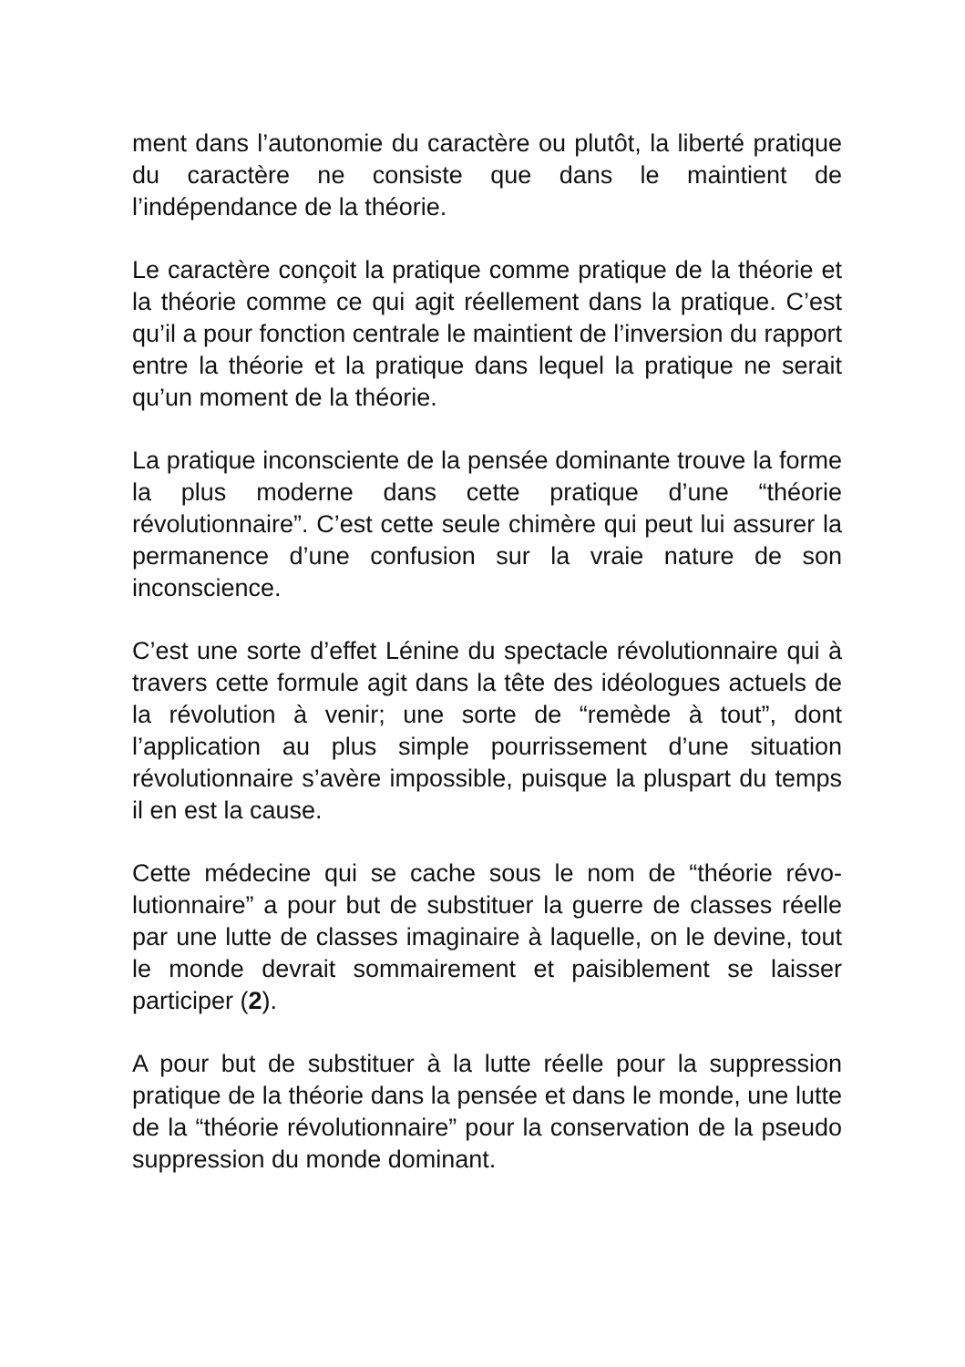ment dans l’autonomie du caractère ou plutôt, la liberté pratique du caractère ne consiste que dans le maintient de l’indépendance de la théorie.
Le caractère conçoit la pratique comme pratique de la théo­rie et la théorie comme ce qui agit réellement dans la prati­que. C’est qu’il a pour fonction centrale le maintient de l’in­version du rapport entre la théorie et la pratique dans le­quel la pratique ne serait qu’un moment de la théorie.
La pratique inconsciente de la pensée dominante trouve la forme la plus moderne dans cette pratique d’une “théorie révolutionnaire”. C’est cette seule chimère qui peut lui as­surer la permanence d’une confusion sur la vraie nature de son inconscience.
C’est une sorte d’effet Lénine du spectacle révolutionnaire qui à travers cette formule agit dans la tête des idéologues actuels de la révolution à venir; une sorte de “remède à tout”, dont l’application au plus simple pourrissement d’une situation révolutionnaire s’avère impossible, puisque la pluspart du temps il en est la cause.
Cette médecine qui se cache sous le nom de “théorie révo­lutionnaire” a pour but de substituer la guerre de classes réelle par une lutte de classes imaginaire à laquelle, on le devine, tout le monde devrait sommairement et paisible­ment se laisser participer (2).
A pour but de substituer à la lutte réelle pour la suppres­sion pratique de la théorie dans la pensée et dans le monde, une lutte de la “théorie révolutionnaire” pour la conserva­tion de la pseudo suppression du monde dominant.